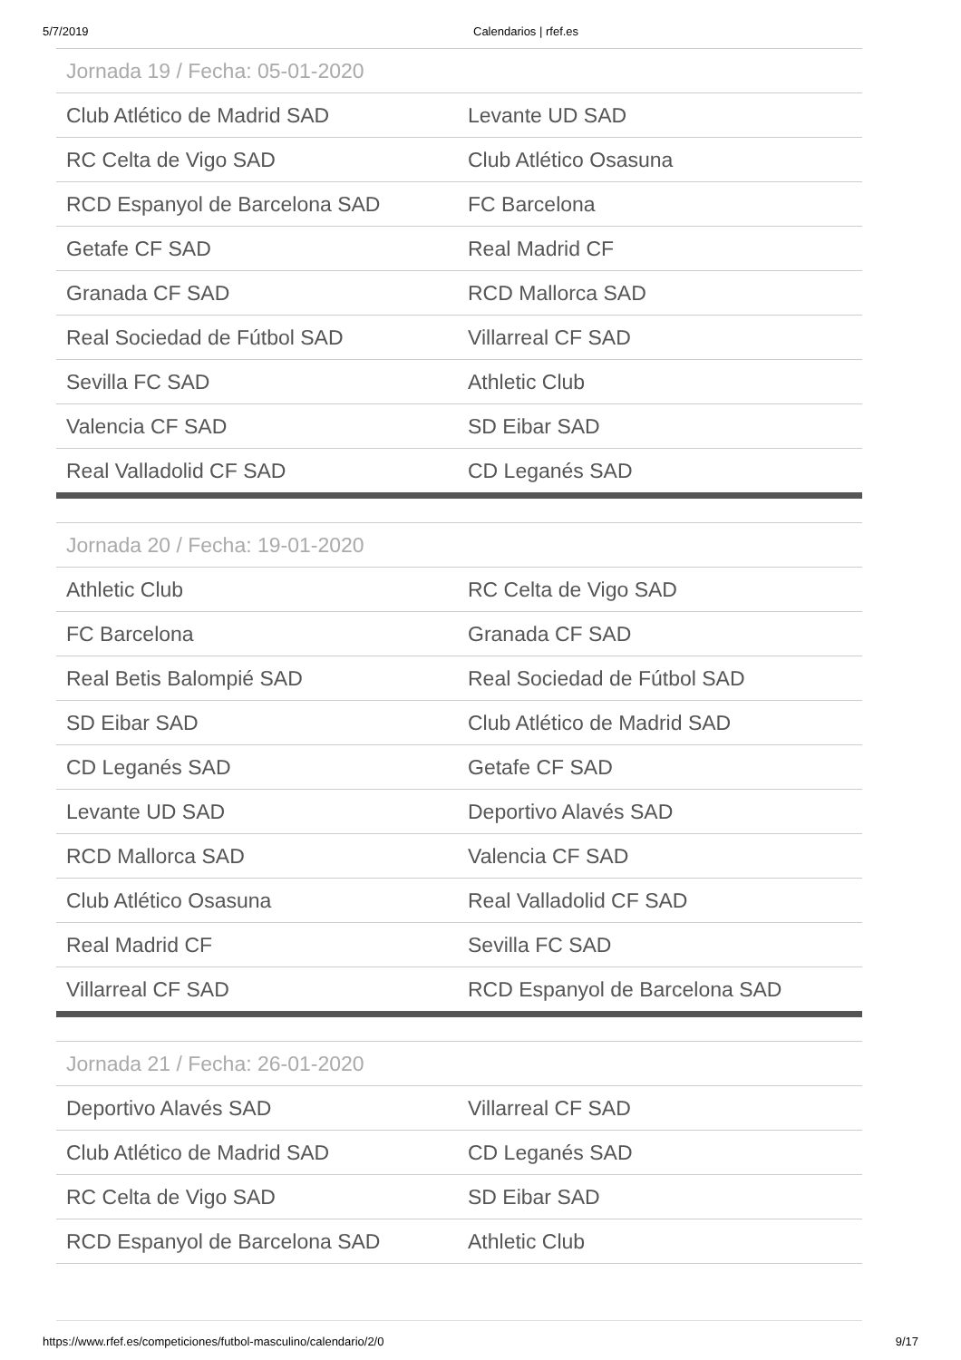5/7/2019 Calendarios | rfef.es
| Jornada 19 / Fecha: 05-01-2020 | |
| --- | --- |
| Club Atlético de Madrid SAD | Levante UD SAD |
| RC Celta de Vigo SAD | Club Atlético Osasuna |
| RCD Espanyol de Barcelona SAD | FC Barcelona |
| Getafe CF SAD | Real Madrid CF |
| Granada CF SAD | RCD Mallorca SAD |
| Real Sociedad de Fútbol SAD | Villarreal CF SAD |
| Sevilla FC SAD | Athletic Club |
| Valencia CF SAD | SD Eibar SAD |
| Real Valladolid CF SAD | CD Leganés SAD |
| Jornada 20 / Fecha: 19-01-2020 | |
| --- | --- |
| Athletic Club | RC Celta de Vigo SAD |
| FC Barcelona | Granada CF SAD |
| Real Betis Balompié SAD | Real Sociedad de Fútbol SAD |
| SD Eibar SAD | Club Atlético de Madrid SAD |
| CD Leganés SAD | Getafe CF SAD |
| Levante UD SAD | Deportivo Alavés SAD |
| RCD Mallorca SAD | Valencia CF SAD |
| Club Atlético Osasuna | Real Valladolid CF SAD |
| Real Madrid CF | Sevilla FC SAD |
| Villarreal CF SAD | RCD Espanyol de Barcelona SAD |
| Jornada 21 / Fecha: 26-01-2020 | |
| --- | --- |
| Deportivo Alavés SAD | Villarreal CF SAD |
| Club Atlético de Madrid SAD | CD Leganés SAD |
| RC Celta de Vigo SAD | SD Eibar SAD |
| RCD Espanyol de Barcelona SAD | Athletic Club |
https://www.rfef.es/competiciones/futbol-masculino/calendario/2/0 9/17